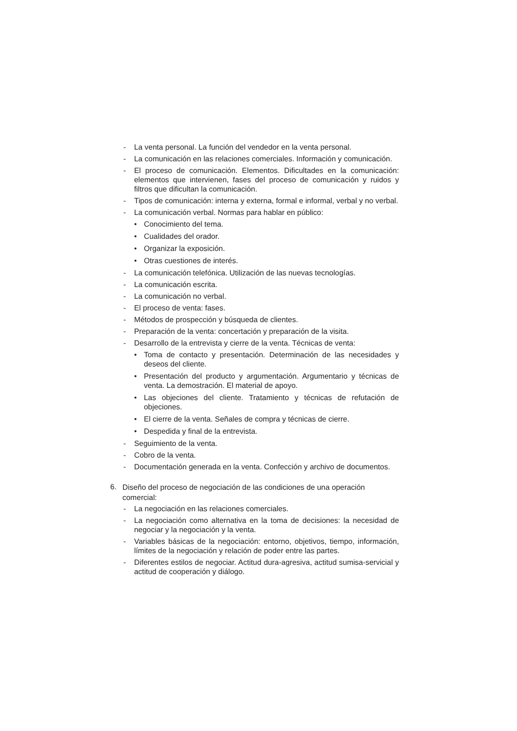- La venta personal. La función del vendedor en la venta personal.
- La comunicación en las relaciones comerciales. Información y comunicación.
- El proceso de comunicación. Elementos. Dificultades en la comunicación: elementos que intervienen, fases del proceso de comunicación y ruidos y filtros que dificultan la comunicación.
- Tipos de comunicación: interna y externa, formal e informal, verbal y no verbal.
- La comunicación verbal. Normas para hablar en público:
• Conocimiento del tema.
• Cualidades del orador.
• Organizar la exposición.
• Otras cuestiones de interés.
- La comunicación telefónica. Utilización de las nuevas tecnologías.
- La comunicación escrita.
- La comunicación no verbal.
- El proceso de venta: fases.
- Métodos de prospección y búsqueda de clientes.
- Preparación de la venta: concertación y preparación de la visita.
- Desarrollo de la entrevista y cierre de la venta. Técnicas de venta:
• Toma de contacto y presentación. Determinación de las necesidades y deseos del cliente.
• Presentación del producto y argumentación. Argumentario y técnicas de venta. La demostración. El material de apoyo.
• Las objeciones del cliente. Tratamiento y técnicas de refutación de objeciones.
• El cierre de la venta. Señales de compra y técnicas de cierre.
• Despedida y final de la entrevista.
- Seguimiento de la venta.
- Cobro de la venta.
- Documentación generada en la venta. Confección y archivo de documentos.
6. Diseño del proceso de negociación de las condiciones de una operación comercial:
- La negociación en las relaciones comerciales.
- La negociación como alternativa en la toma de decisiones: la necesidad de negociar y la negociación y la venta.
- Variables básicas de la negociación: entorno, objetivos, tiempo, información, límites de la negociación y relación de poder entre las partes.
- Diferentes estilos de negociar. Actitud dura-agresiva, actitud sumisa-servicial y actitud de cooperación y diálogo.